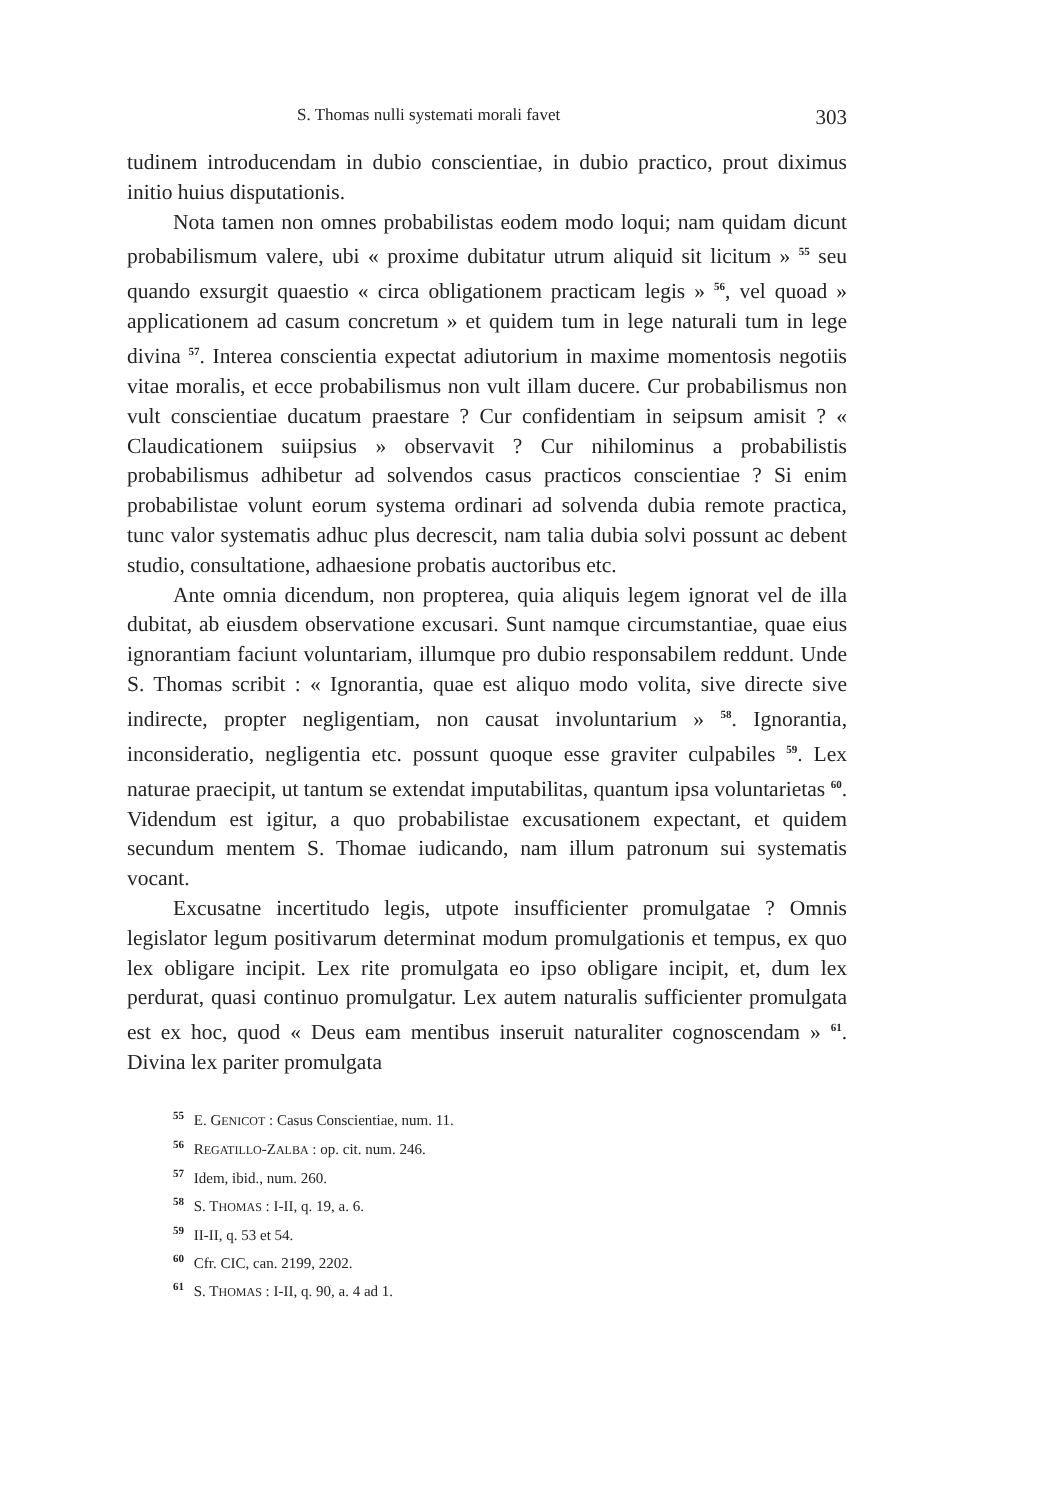S. Thomas nulli systemati morali favet 303
tudinem introducendam in dubio conscientiae, in dubio practico, prout diximus initio huius disputationis.
Nota tamen non omnes probabilistas eodem modo loqui; nam quidam dicunt probabilismum valere, ubi « proxime dubitatur utrum aliquid sit licitum » <sup>55</sup> seu quando exsurgit quaestio « circa obligationem practicam legis » <sup>56</sup>, vel quoad » applicationem ad casum concretum » et quidem tum in lege naturali tum in lege divina <sup>57</sup>. Interea conscientia expectat adiutorium in maxime momentosis negotiis vitae moralis, et ecce probabilismus non vult illam ducere. Cur probabilismus non vult conscientiae ducatum praestare ? Cur confidentiam in seipsum amisit ? « Claudicationem suiipsius » observavit ? Cur nihilominus a probabilistis probabilismus adhibetur ad solvendos casus practicos conscientiae ? Si enim probabilistae volunt eorum systema ordinari ad solvenda dubia remote practica, tunc valor systematis adhuc plus decrescit, nam talia dubia solvi possunt ac debent studio, consultatione, adhaesione probatis auctoribus etc.
Ante omnia dicendum, non propterea, quia aliquis legem ignorat vel de illa dubitat, ab eiusdem observatione excusari. Sunt namque circumstantiae, quae eius ignorantiam faciunt voluntariam, illumque pro dubio responsabilem reddunt. Unde S. Thomas scribit : « Ignorantia, quae est aliquo modo volita, sive directe sive indirecte, propter negligentiam, non causat involuntarium » <sup>58</sup>. Ignorantia, inconsideratio, negligentia etc. possunt quoque esse graviter culpabiles <sup>59</sup>. Lex naturae praecipit, ut tantum se extendat imputabilitas, quantum ipsa voluntarietas <sup>60</sup>. Videndum est igitur, a quo probabilistae excusationem expectant, et quidem secundum mentem S. Thomae iudicando, nam illum patronum sui systematis vocant.
Excusatne incertitudo legis, utpote insufficienter promulgatae ? Omnis legislator legum positivarum determinat modum promulgationis et tempus, ex quo lex obligare incipit. Lex rite promulgata eo ipso obligare incipit, et, dum lex perdurat, quasi continuo promulgatur. Lex autem naturalis sufficienter promulgata est ex hoc, quod « Deus eam mentibus inseruit naturaliter cognoscendam » <sup>61</sup>. Divina lex pariter promulgata
<sup>55</sup> E. GENICOT : Casus Conscientiae, num. 11.
<sup>56</sup> REGATILLO-ZALBA : op. cit. num. 246.
<sup>57</sup> Idem, ibid., num. 260.
<sup>58</sup> S. THOMAS : I-II, q. 19, a. 6.
<sup>59</sup> II-II, q. 53 et 54.
<sup>60</sup> Cfr. CIC, can. 2199, 2202.
<sup>61</sup> S. THOMAS : I-II, q. 90, a. 4 ad 1.